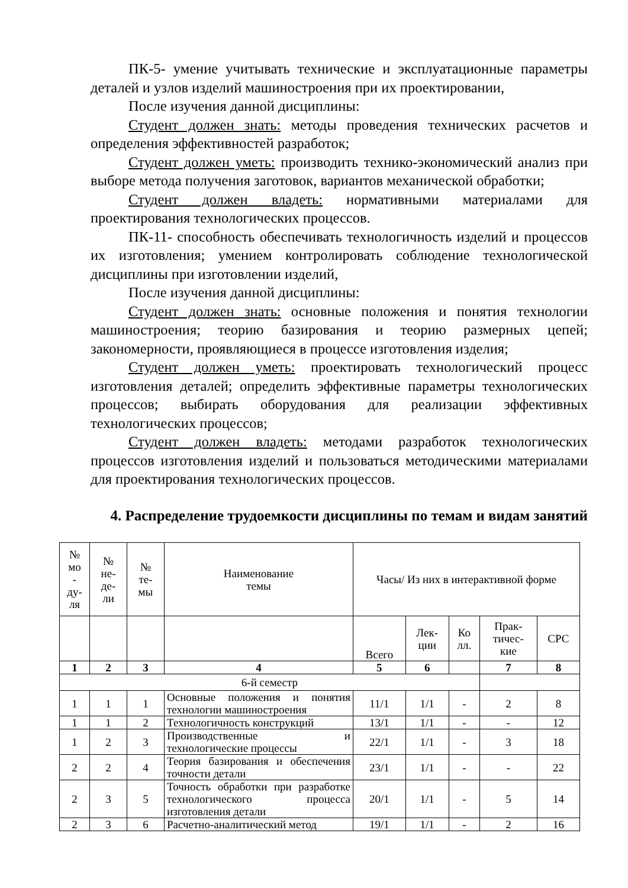ПК-5- умение учитывать технические и эксплуатационные параметры деталей и узлов изделий машиностроения при их проектировании,
После изучения данной дисциплины:
Студент должен знать: методы проведения технических расчетов и определения эффективностей разработок;
Студент должен уметь: производить технико-экономический анализ при выборе метода получения заготовок, вариантов механической обработки;
Студент должен владеть: нормативными материалами для проектирования технологических процессов.
ПК-11- способность обеспечивать технологичность изделий и процессов их изготовления; умением контролировать соблюдение технологической дисциплины при изготовлении изделий,
После изучения данной дисциплины:
Студент должен знать: основные положения и понятия технологии машиностроения; теорию базирования и теорию размерных цепей; закономерности, проявляющиеся в процессе изготовления изделия;
Студент должен уметь: проектировать технологический процесс изготовления деталей; определить эффективные параметры технологических процессов; выбирать оборудования для реализации эффективных технологических процессов;
Студент должен владеть: методами разработок технологических процессов изготовления изделий и пользоваться методическими материалами для проектирования технологических процессов.
4. Распределение трудоемкости дисциплины по темам и видам занятий
| № мо - ду- ля | № не- де- ли | № те- мы | Наименование темы | Часы/ Из них в интерактивной форме | | | | |
| --- | --- | --- | --- | --- | --- | --- | --- | --- |
| | | | | Всего | Лек- ции | Ко лл. | Прак- тичес- кие | СРС |
| 1 | 2 | 3 | 4 | 5 | 6 | | 7 | 8 |
| 6-й семестр | | | | | | | | |
| 1 | 1 | 1 | Основные положения и понятия технологии машиностроения | 11/1 | 1/1 | - | 2 | 8 |
| 1 | 1 | 2 | Технологичность конструкций | 13/1 | 1/1 | - | - | 12 |
| 1 | 2 | 3 | Производственные и технологические процессы | 22/1 | 1/1 | - | 3 | 18 |
| 2 | 2 | 4 | Теория базирования и обеспечения точности детали | 23/1 | 1/1 | - | - | 22 |
| 2 | 3 | 5 | Точность обработки при разработке технологического процесса изготовления детали | 20/1 | 1/1 | - | 5 | 14 |
| 2 | 3 | 6 | Расчетно-аналитический метод | 19/1 | 1/1 | - | 2 | 16 |